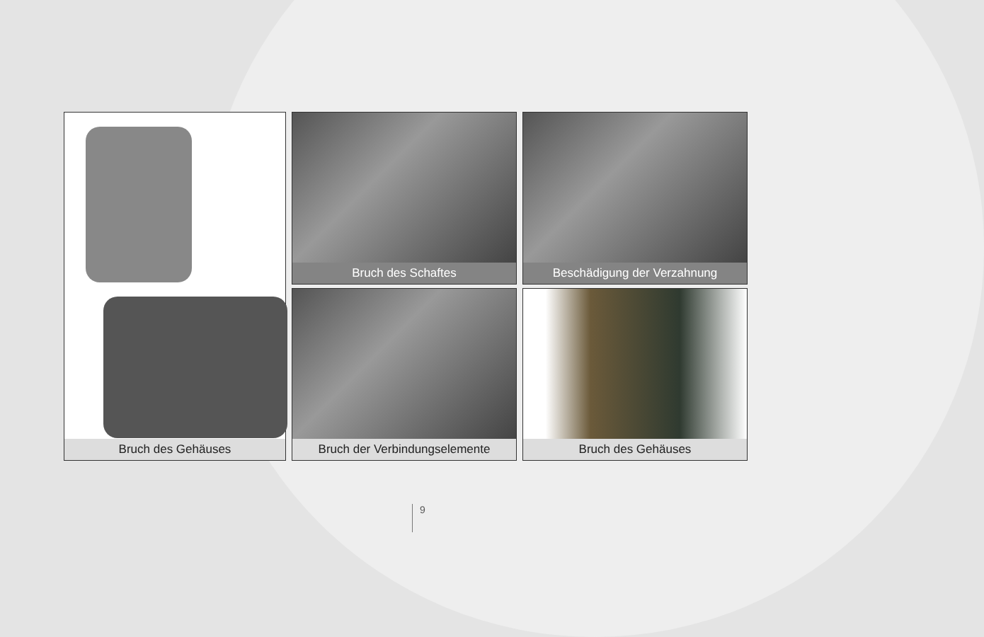Bruch des Gehäuses
Bruch des Schaftes
Beschädigung der Verzahnung
Bruch der Verbindungselemente
Bruch des Gehäuses
9